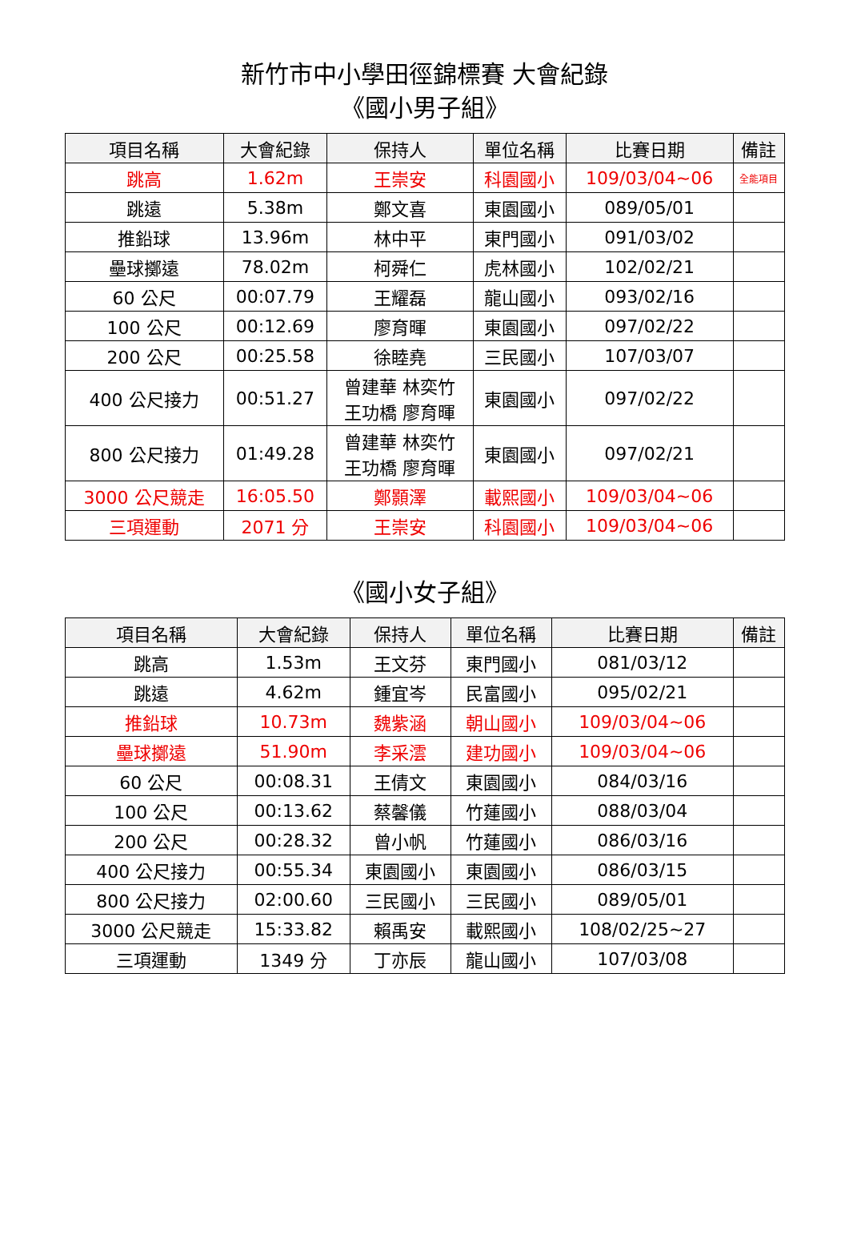新竹市中小學田徑錦標賽 大會紀錄
《國小男子組》
| 項目名稱 | 大會紀錄 | 保持人 | 單位名稱 | 比賽日期 | 備註 |
| --- | --- | --- | --- | --- | --- |
| 跳高 | 1.62m | 王崇安 | 科園國小 | 109/03/04~06 | 全能項目 |
| 跳遠 | 5.38m | 鄭文喜 | 東園國小 | 089/05/01 | |
| 推鉛球 | 13.96m | 林中平 | 東門國小 | 091/03/02 | |
| 壘球擲遠 | 78.02m | 柯舜仁 | 虎林國小 | 102/02/21 | |
| 60 公尺 | 00:07.79 | 王耀磊 | 龍山國小 | 093/02/16 | |
| 100 公尺 | 00:12.69 | 廖育暉 | 東園國小 | 097/02/22 | |
| 200 公尺 | 00:25.58 | 徐睦堯 | 三民國小 | 107/03/07 | |
| 400 公尺接力 | 00:51.27 | 曾建華 林奕竹 王功橋 廖育暉 | 東園國小 | 097/02/22 | |
| 800 公尺接力 | 01:49.28 | 曾建華 林奕竹 王功橋 廖育暉 | 東園國小 | 097/02/21 | |
| 3000 公尺競走 | 16:05.50 | 鄭顥澤 | 載熙國小 | 109/03/04~06 | |
| 三項運動 | 2071 分 | 王崇安 | 科園國小 | 109/03/04~06 | |
《國小女子組》
| 項目名稱 | 大會紀錄 | 保持人 | 單位名稱 | 比賽日期 | 備註 |
| --- | --- | --- | --- | --- | --- |
| 跳高 | 1.53m | 王文芬 | 東門國小 | 081/03/12 | |
| 跳遠 | 4.62m | 鍾宜岑 | 民富國小 | 095/02/21 | |
| 推鉛球 | 10.73m | 魏紫涵 | 朝山國小 | 109/03/04~06 | |
| 壘球擲遠 | 51.90m | 李采澐 | 建功國小 | 109/03/04~06 | |
| 60 公尺 | 00:08.31 | 王倩文 | 東園國小 | 084/03/16 | |
| 100 公尺 | 00:13.62 | 蔡馨儀 | 竹蓮國小 | 088/03/04 | |
| 200 公尺 | 00:28.32 | 曾小帆 | 竹蓮國小 | 086/03/16 | |
| 400 公尺接力 | 00:55.34 | 東園國小 | 東園國小 | 086/03/15 | |
| 800 公尺接力 | 02:00.60 | 三民國小 | 三民國小 | 089/05/01 | |
| 3000 公尺競走 | 15:33.82 | 賴禹安 | 載熙國小 | 108/02/25~27 | |
| 三項運動 | 1349 分 | 丁亦辰 | 龍山國小 | 107/03/08 | |